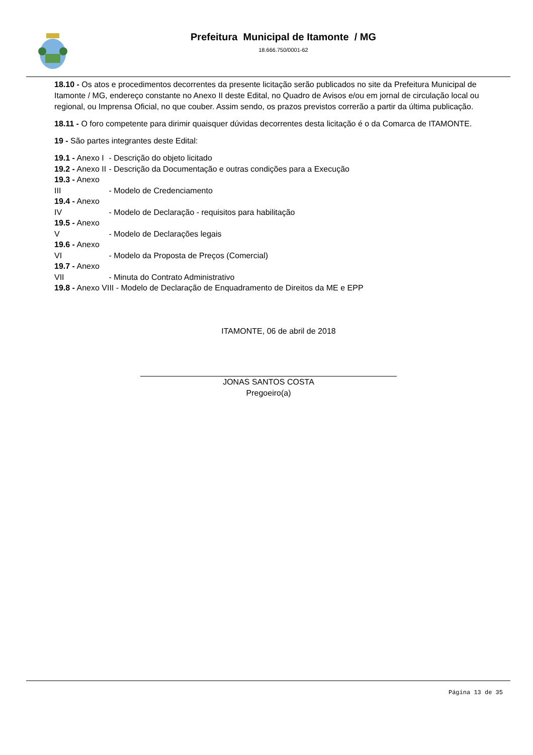Prefeitura Municipal de Itamonte / MG
18.666.750/0001-62
18.10 - Os atos e procedimentos decorrentes da presente licitação serão publicados no site da Prefeitura Municipal de Itamonte / MG, endereço constante no Anexo II deste Edital, no Quadro de Avisos e/ou em jornal de circulação local ou regional, ou Imprensa Oficial, no que couber. Assim sendo, os prazos previstos correrão a partir da última publicação.
18.11 - O foro competente para dirimir quaisquer dúvidas decorrentes desta licitação é o da Comarca de ITAMONTE.
19 - São partes integrantes deste Edital:
19.1 - Anexo I - Descrição do objeto licitado
19.2 - Anexo II - Descrição da Documentação e outras condições para a Execução
19.3 - Anexo III - Modelo de Credenciamento
19.4 - Anexo IV - Modelo de Declaração - requisitos para habilitação
19.5 - Anexo V - Modelo de Declarações legais
19.6 - Anexo VI - Modelo da Proposta de Preços (Comercial)
19.7 - Anexo VII - Minuta do Contrato Administrativo
19.8 - Anexo VIII - Modelo de Declaração de Enquadramento de Direitos da ME e EPP
ITAMONTE, 06 de abril de 2018
JONAS SANTOS COSTA
Pregoeiro(a)
Página 13 de 35